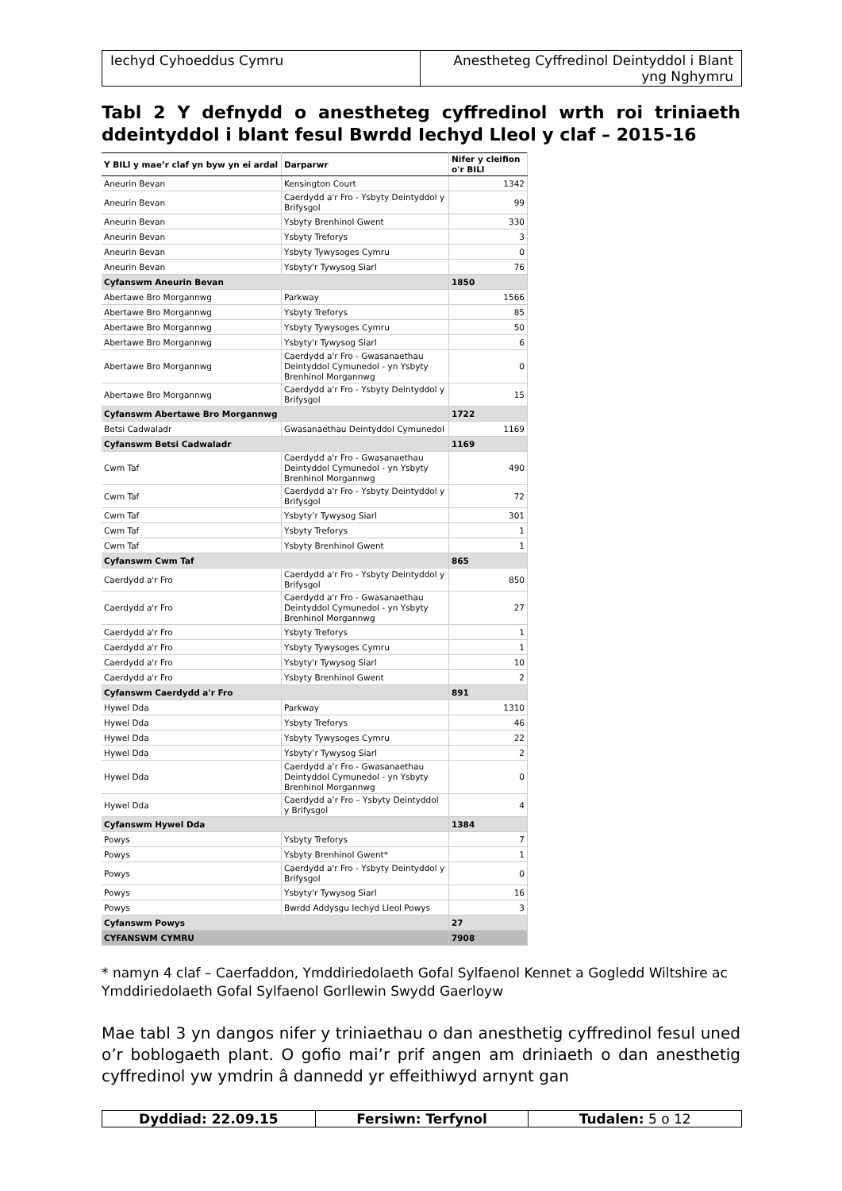Iechyd Cyhoeddus Cymru Anestheteg Cyffredinol Deintyddol i Blant yng Nghymru
Tabl 2 Y defnydd o anestheteg cyffredinol wrth roi triniaeth ddeintyddol i blant fesul Bwrdd Iechyd Lleol y claf – 2015-16
| Y BILl y mae’r claf yn byw yn ei ardal | Darparwr | Nifer y cleifion o'r BILl |
| --- | --- | --- |
| Aneurin Bevan | Kensington Court | 1342 |
| Aneurin Bevan | Caerdydd a'r Fro - Ysbyty Deintyddol y Brifysgol | 99 |
| Aneurin Bevan | Ysbyty Brenhinol Gwent | 330 |
| Aneurin Bevan | Ysbyty Treforys | 3 |
| Aneurin Bevan | Ysbyty Tywysoges Cymru | 0 |
| Aneurin Bevan | Ysbyty'r Tywysog Siarl | 76 |
| Cyfanswm Aneurin Bevan | | 1850 |
| Abertawe Bro Morgannwg | Parkway | 1566 |
| Abertawe Bro Morgannwg | Ysbyty Treforys | 85 |
| Abertawe Bro Morgannwg | Ysbyty Tywysoges Cymru | 50 |
| Abertawe Bro Morgannwg | Ysbyty'r Tywysog Siarl | 6 |
| Abertawe Bro Morgannwg | Caerdydd a'r Fro - Gwasanaethau Deintyddol Cymunedol - yn Ysbyty Brenhinol Morgannwg | 0 |
| Abertawe Bro Morgannwg | Caerdydd a'r Fro - Ysbyty Deintyddol y Brifysgol | 15 |
| Cyfanswm Abertawe Bro Morgannwg | | 1722 |
| Betsi Cadwaladr | Gwasanaethau Deintyddol Cymunedol | 1169 |
| Cyfanswm Betsi Cadwaladr | | 1169 |
| Cwm Taf | Caerdydd a'r Fro - Gwasanaethau Deintyddol Cymunedol - yn Ysbyty Brenhinol Morgannwg | 490 |
| Cwm Taf | Caerdydd a'r Fro - Ysbyty Deintyddol y Brifysgol | 72 |
| Cwm Taf | Ysbyty’r Tywysog Siarl | 301 |
| Cwm Taf | Ysbyty Treforys | 1 |
| Cwm Taf | Ysbyty Brenhinol Gwent | 1 |
| Cyfanswm Cwm Taf | | 865 |
| Caerdydd a'r Fro | Caerdydd a'r Fro - Ysbyty Deintyddol y Brifysgol | 850 |
| Caerdydd a'r Fro | Caerdydd a'r Fro - Gwasanaethau Deintyddol Cymunedol - yn Ysbyty Brenhinol Morgannwg | 27 |
| Caerdydd a'r Fro | Ysbyty Treforys | 1 |
| Caerdydd a'r Fro | Ysbyty Tywysoges Cymru | 1 |
| Caerdydd a'r Fro | Ysbyty'r Tywysog Siarl | 10 |
| Caerdydd a'r Fro | Ysbyty Brenhinol Gwent | 2 |
| Cyfanswm Caerdydd a'r Fro | | 891 |
| Hywel Dda | Parkway | 1310 |
| Hywel Dda | Ysbyty Treforys | 46 |
| Hywel Dda | Ysbyty Tywysoges Cymru | 22 |
| Hywel Dda | Ysbyty’r Tywysog Siarl | 2 |
| Hywel Dda | Caerdydd a’r Fro - Gwasanaethau Deintyddol Cymunedol - yn Ysbyty Brenhinol Morgannwg | 0 |
| Hywel Dda | Caerdydd a’r Fro – Ysbyty Deintyddol y Brifysgol | 4 |
| Cyfanswm Hywel Dda | | 1384 |
| Powys | Ysbyty Treforys | 7 |
| Powys | Ysbyty Brenhinol Gwent* | 1 |
| Powys | Caerdydd a'r Fro - Ysbyty Deintyddol y Brifysgol | 0 |
| Powys | Ysbyty'r Tywysog Siarl | 16 |
| Powys | Bwrdd Addysgu Iechyd Lleol Powys | 3 |
| Cyfanswm Powys | | 27 |
| CYFANSWM CYMRU | | 7908 |
* namyn 4 claf – Caerfaddon, Ymddiriedolaeth Gofal Sylfaenol Kennet a Gogledd Wiltshire ac Ymddiriedolaeth Gofal Sylfaenol Gorllewin Swydd Gaerloyw
Mae tabl 3 yn dangos nifer y triniaethau o dan anesthetig cyffredinol fesul uned o’r boblogaeth plant. O gofio mai’r prif angen am driniaeth o dan anesthetig cyffredinol yw ymdrin â dannedd yr effeithiwyd arnynt gan
Dyddiad: 22.09.15 Fersiwn: Terfynol Tudalen: 5 o 12